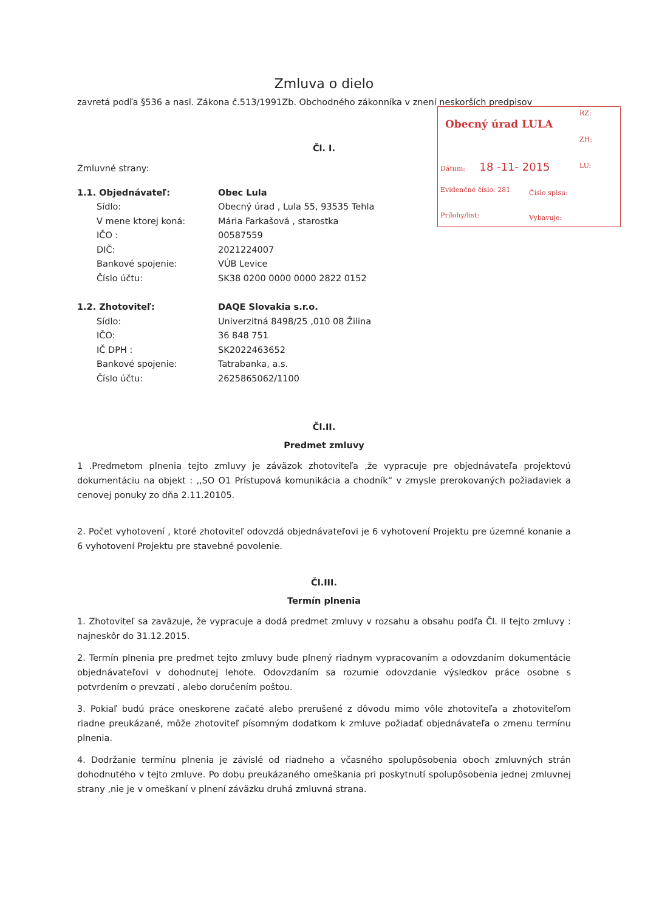Obecný úrad LULA
RZ:
ZH:
Dátum: 18 -11- 2015 LU:
Evidenčné číslo: 281 Číslo spisu:
Prílohy/list: Vybavuje:
Zmluva o dielo
zavretá podľa §536 a nasl. Zákona č.513/1991Zb. Obchodného zákonníka v znení neskorších predpisov
Čl. I.
Zmluvné strany:
1.1. Objednávateľ: Obec Lula
Sídlo: Obecný úrad , Lula 55, 93535 Tehla
V mene ktorej koná: Mária Farkašová , starostka
IČO : 00587559
DIČ: 2021224007
Bankové spojenie: VÚB Levice
Číslo účtu: SK38 0200 0000 0000 2822 0152
1.2. Zhotoviteľ: DAQE Slovakia s.r.o.
Sídlo: Univerzitná 8498/25 ,010 08 Žilina
IČO: 36 848 751
IČ DPH : SK2022463652
Bankové spojenie: Tatrabanka, a.s.
Číslo účtu: 2625865062/1100
Čl.II.
Predmet zmluvy
1 .Predmetom plnenia tejto zmluvy je záväzok zhotoviteľa ,že vypracuje pre objednávateľa projektovú dokumentáciu na objekt : ,,SO O1 Prístupová komunikácia a chodník“ v zmysle prerokovaných požiadaviek a cenovej ponuky zo dňa 2.11.20105.
2. Počet vyhotovení , ktoré zhotoviteľ odovzdá objednávateľovi je 6 vyhotovení Projektu pre územné konanie a 6 vyhotovení Projektu pre stavebné povolenie.
Čl.III.
Termín plnenia
1. Zhotoviteľ sa zaväzuje, že vypracuje a dodá predmet zmluvy v rozsahu a obsahu podľa Čl. II tejto zmluvy : najneskôr do 31.12.2015.
2. Termín plnenia pre predmet tejto zmluvy bude plnený riadnym vypracovaním a odovzdaním dokumentácie objednávateľovi v dohodnutej lehote. Odovzdaním sa rozumie odovzdanie výsledkov práce osobne s potvrdením o prevzatí , alebo doručením poštou.
3. Pokiaľ budú práce oneskorene začaté alebo prerušené z dôvodu mimo vôle zhotoviteľa a zhotoviteľom riadne preukázané, môže zhotoviteľ písomným dodatkom k zmluve požiadať objednávateľa o zmenu termínu plnenia.
4. Dodržanie termínu plnenia je závislé od riadneho a včasného spolupôsobenia oboch zmluvných strán dohodnutého v tejto zmluve. Po dobu preukázaného omeškania pri poskytnutí spolupôsobenia jednej zmluvnej strany ,nie je v omeškaní v plnení záväzku druhá zmluvná strana.